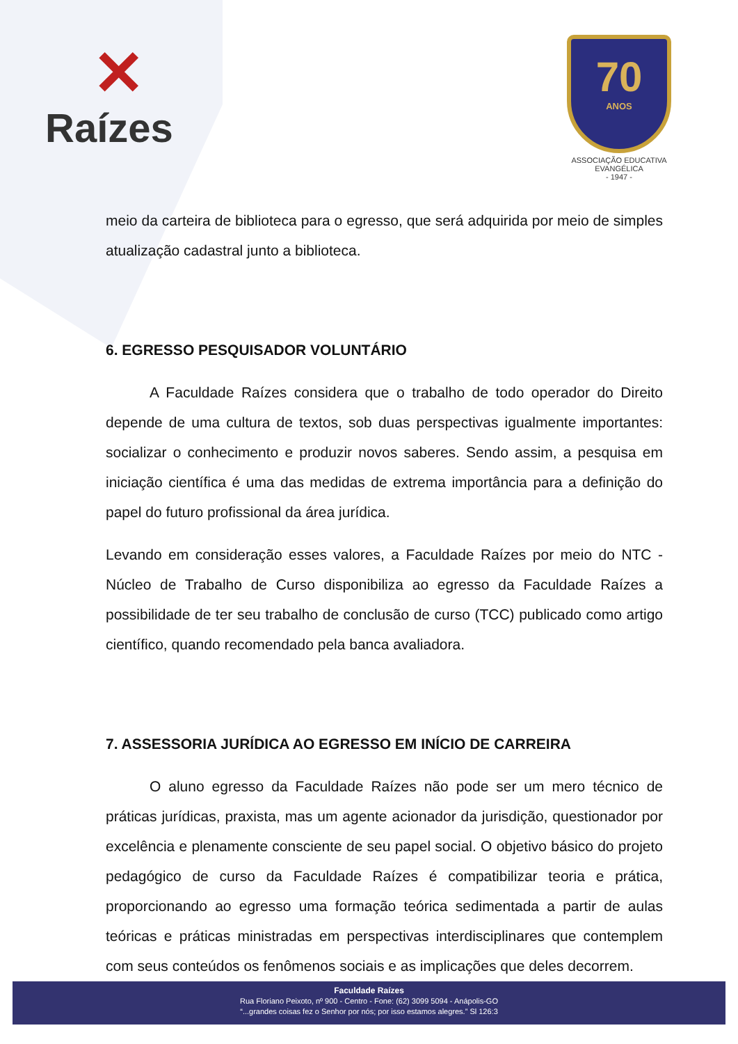✕
Raízes
70
ANOS
ASSOCIAÇÃO EDUCATIVA EVANGÉLICA
- 1947 -
meio da carteira de biblioteca para o egresso, que será adquirida por meio de simples atualização cadastral junto a biblioteca.
6. EGRESSO PESQUISADOR VOLUNTÁRIO
A Faculdade Raízes considera que o trabalho de todo operador do Direito depende de uma cultura de textos, sob duas perspectivas igualmente importantes: socializar o conhecimento e produzir novos saberes. Sendo assim, a pesquisa em iniciação científica é uma das medidas de extrema importância para a definição do papel do futuro profissional da área jurídica.
Levando em consideração esses valores, a Faculdade Raízes por meio do NTC - Núcleo de Trabalho de Curso disponibiliza ao egresso da Faculdade Raízes a possibilidade de ter seu trabalho de conclusão de curso (TCC) publicado como artigo científico, quando recomendado pela banca avaliadora.
7. ASSESSORIA JURÍDICA AO EGRESSO EM INÍCIO DE CARREIRA
O aluno egresso da Faculdade Raízes não pode ser um mero técnico de práticas jurídicas, praxista, mas um agente acionador da jurisdição, questionador por excelência e plenamente consciente de seu papel social. O objetivo básico do projeto pedagógico de curso da Faculdade Raízes é compatibilizar teoria e prática, proporcionando ao egresso uma formação teórica sedimentada a partir de aulas teóricas e práticas ministradas em perspectivas interdisciplinares que contemplem com seus conteúdos os fenômenos sociais e as implicações que deles decorrem.
Faculdade Raízes
Rua Floriano Peixoto, nº 900 - Centro - Fone: (62) 3099 5094 - Anápolis-GO
“...grandes coisas fez o Senhor por nós; por isso estamos alegres.” Sl 126:3